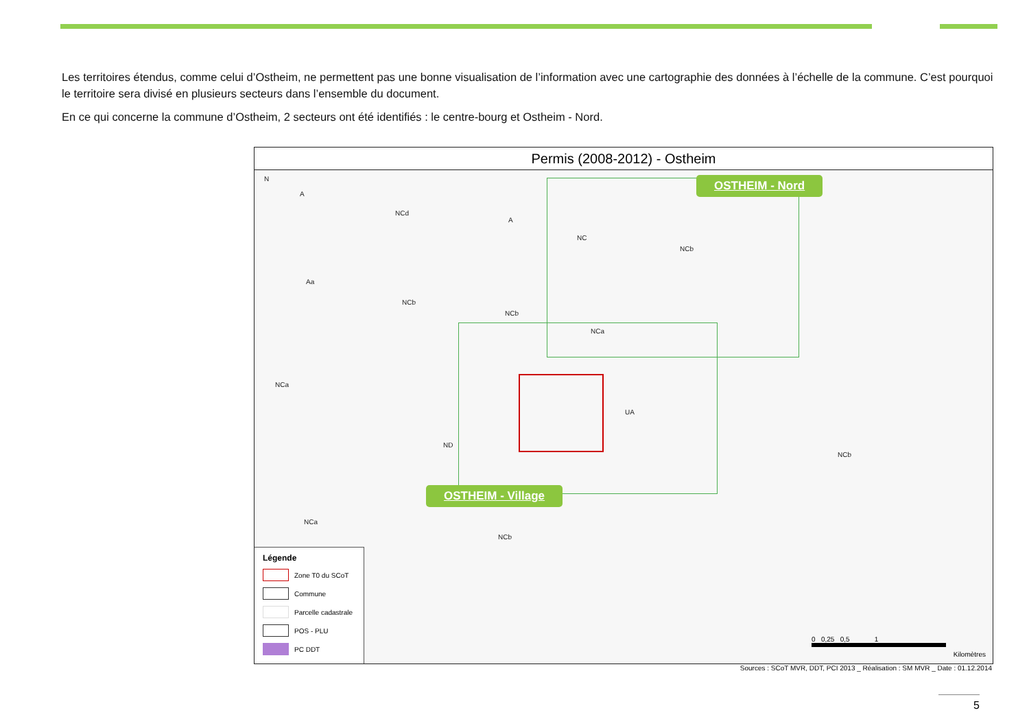Les territoires étendus, comme celui d’Ostheim, ne permettent pas une bonne visualisation de l’information avec une cartographie des données à l’échelle de la commune. C’est pourquoi le territoire sera divisé en plusieurs secteurs dans l’ensemble du document.
En ce qui concerne la commune d’Ostheim, 2 secteurs ont été identifiés : le centre-bourg et Ostheim - Nord.
Permis (2008-2012) - Ostheim
N
A
NCd
A
NC
NCb
Aa
NCb
NCb
NCa
UA
NCa
ND
NCb
NCa
NCb
OSTHEIM - Nord
OSTHEIM - Village
Légende
Zone T0 du SCoT
Commune
Parcelle cadastrale
POS - PLU
PC DDT
0 0,25 0,5 1
Kilomètres
Sources : SCoT MVR, DDT, PCI 2013 _ Réalisation : SM MVR _ Date : 01.12.2014
5